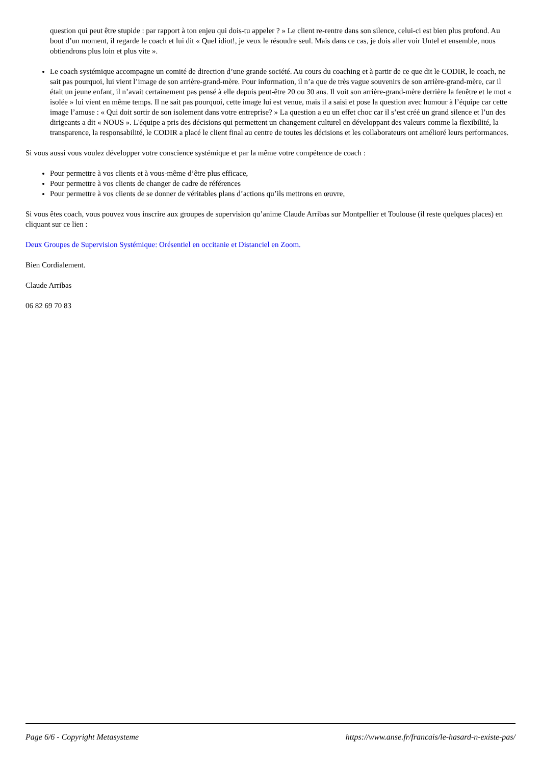question qui peut être stupide : par rapport à ton enjeu qui dois-tu appeler ? » Le client re-rentre dans son silence, celui-ci est bien plus profond. Au bout d’un moment, il regarde le coach et lui dit « Quel idiot!, je veux le résoudre seul. Mais dans ce cas, je dois aller voir Untel et ensemble, nous obtiendrons plus loin et plus vite ».
Le coach systémique accompagne un comité de direction d’une grande société. Au cours du coaching et à partir de ce que dit le CODIR, le coach, ne sait pas pourquoi, lui vient l’image de son arrière-grand-mère. Pour information, il n’a que de très vague souvenirs de son arrière-grand-mère, car il était un jeune enfant, il n’avait certainement pas pensé à elle depuis peut-être 20 ou 30 ans. Il voit son arrière-grand-mère derrière la fenêtre et le mot « isolée » lui vient en même temps. Il ne sait pas pourquoi, cette image lui est venue, mais il a saisi et pose la question avec humour à l’équipe car cette image l’amuse : « Qui doit sortir de son isolement dans votre entreprise? » La question a eu un effet choc car il s’est créé un grand silence et l’un des dirigeants a dit « NOUS ». L'équipe a pris des décisions qui permettent un changement culturel en développant des valeurs comme la flexibilité, la transparence, la responsabilité, le CODIR a placé le client final au centre de toutes les décisions et les collaborateurs ont amélioré leurs performances.
Si vous aussi vous voulez développer votre conscience systémique et par la même votre compétence de coach :
Pour permettre à vos clients et à vous-même d’être plus efficace,
Pour permettre à vos clients de changer de cadre de références
Pour permettre à vos clients de se donner de véritables plans d’actions qu’ils mettrons en œuvre,
Si vous êtes coach, vous pouvez vous inscrire aux groupes de supervision qu’anime Claude Arribas sur Montpellier et Toulouse (il reste quelques places) en cliquant sur ce lien :
Deux Groupes de Supervision Systémique: Orésentiel en occitanie et Distanciel en Zoom.
Bien Cordialement.
Claude Arribas
06 82 69 70 83
Page 6/6 - Copyright Metasysteme https://www.anse.fr/francais/le-hasard-n-existe-pas/